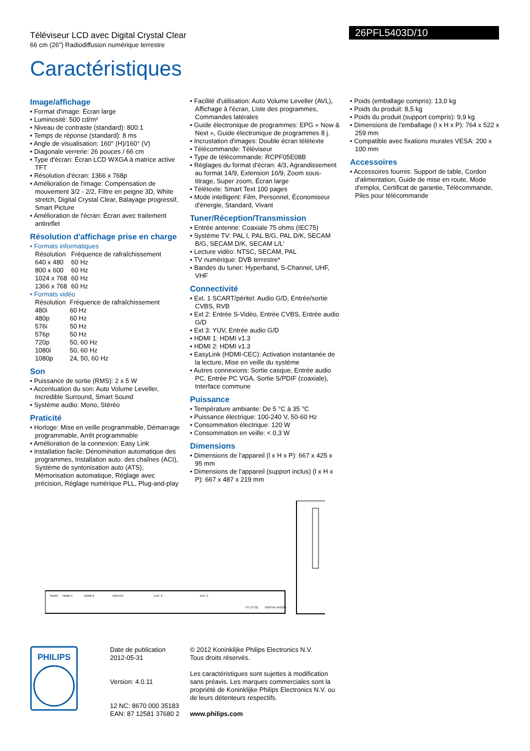Téléviseur LCD avec Digital Crystal Clear
66 cm (26") Radiodiffusion numérique terrestre
Caractéristiques
26PFL5403D/10
Image/affichage
• Format d'image: Écran large
• Luminosité: 500 cd/m²
• Niveau de contraste (standard): 800:1
• Temps de réponse (standard): 8 ms
• Angle de visualisation: 160° (H)/160° (V)
• Diagonale verrerie: 26 pouces / 66 cm
• Type d'écran: Écran LCD WXGA à matrice active TFT
• Résolution d'écran: 1366 x 768p
• Amélioration de l'image: Compensation de mouvement 3/2 - 2/2, Filtre en peigne 3D, White stretch, Digital Crystal Clear, Balayage progressif, Smart Picture
• Amélioration de l'écran: Écran avec traitement antireflet
Résolution d'affichage prise en charge
• Formats informatiques
| Résolution | Fréquence de rafraîchissement |
| 640 x 480 | 60 Hz |
| 800 x 600 | 60 Hz |
| 1024 x 768 | 60 Hz |
| 1366 x 768 | 60 Hz |
• Formats vidéo
| Résolution | Fréquence de rafraîchissement |
| 480i | 60 Hz |
| 480p | 60 Hz |
| 576i | 50 Hz |
| 576p | 50 Hz |
| 720p | 50, 60 Hz |
| 1080i | 50, 60 Hz |
| 1080p | 24, 50, 60 Hz |
Son
• Puissance de sortie (RMS): 2 x 5 W
• Accentuation du son: Auto Volume Leveller, Incredible Surround, Smart Sound
• Système audio: Mono, Stéréo
Praticité
• Horloge: Mise en veille programmable, Démarrage programmable, Arrêt programmable
• Amélioration de la connexion: Easy Link
• Installation facile: Dénomination automatique des programmes, Installation auto. des chaînes (ACI), Système de syntonisation auto (ATS), Mémorisation automatique, Réglage avec précision, Réglage numérique PLL, Plug-and-play
• Facilité d'utilisation: Auto Volume Leveller (AVL), Affichage à l'écran, Liste des programmes, Commandes latérales
• Guide électronique de programmes: EPG « Now & Next », Guide électronique de programmes 8 j.
• Incrustation d'images: Double écran télétexte
• Télécommande: Téléviseur
• Type de télécommande: RCPF05E08B
• Réglages du format d'écran: 4/3, Agrandissement au format 14/9, Extension 16/9, Zoom sous-titrage, Super zoom, Écran large
• Télétexte: Smart Text 100 pages
• Mode intelligent: Film, Personnel, Économiseur d'énergie, Standard, Vivant
Tuner/Réception/Transmission
• Entrée antenne: Coaxiale 75 ohms (IEC75)
• Système TV: PAL I, PAL B/G, PAL D/K, SECAM B/G, SECAM D/K, SECAM L/L'
• Lecture vidéo: NTSC, SECAM, PAL
• TV numérique: DVB terrestre*
• Bandes du tuner: Hyperband, S-Channel, UHF, VHF
Connectivité
• Ext. 1 SCART/péritel: Audio G/D, Entrée/sortie CVBS, RVB
• Ext 2: Entrée S-Vidéo, Entrée CVBS, Entrée audio G/D
• Ext 3: YUV, Entrée audio G/D
• HDMI 1: HDMI v1.3
• HDMI 2: HDMI v1.3
• EasyLink (HDMI-CEC): Activation instantanée de la lecture, Mise en veille du système
• Autres connexions: Sortie casque, Entrée audio PC, Entrée PC VGA, Sortie S/PDIF (coaxiale), Interface commune
Puissance
• Température ambiante: De 5 °C à 35 °C
• Puissance électrique: 100-240 V, 50-60 Hz
• Consommation électrique: 120 W
• Consommation en veille: < 0,3 W
Dimensions
• Dimensions de l'appareil (l x H x P): 667 x 425 x 95 mm
• Dimensions de l'appareil (support inclus) (l x H x P): 667 x 487 x 219 mm
• Poids (emballage compris): 13,0 kg
• Poids du produit: 8,5 kg
• Poids du produit (support compris): 9,9 kg
• Dimensions de l'emballage (l x H x P): 764 x 522 x 259 mm
• Compatible avec fixations murales VESA: 200 x 100 mm
Accessoires
• Accessoires fournis: Support de table, Cordon d'alimentation, Guide de mise en route, Mode d'emploi, Certificat de garantie, Télécommande, Piles pour télécommande
SERV
HDMI 1
HDMI 2
VGA PC
EXT 3
EXT 1
TV (75 Ω)
DIGITAL AUDIO
PHILIPS
Date de publication
2012-05-31
Version: 4.0.11
12 NC: 8670 000 35183
EAN: 87 12581 37680 2
© 2012 Koninklijke Philips Electronics N.V.
Tous droits réservés.
Les caractéristiques sont sujettes à modification sans préavis. Les marques commerciales sont la propriété de Koninklijke Philips Electronics N.V. ou de leurs détenteurs respectifs.
www.philips.com